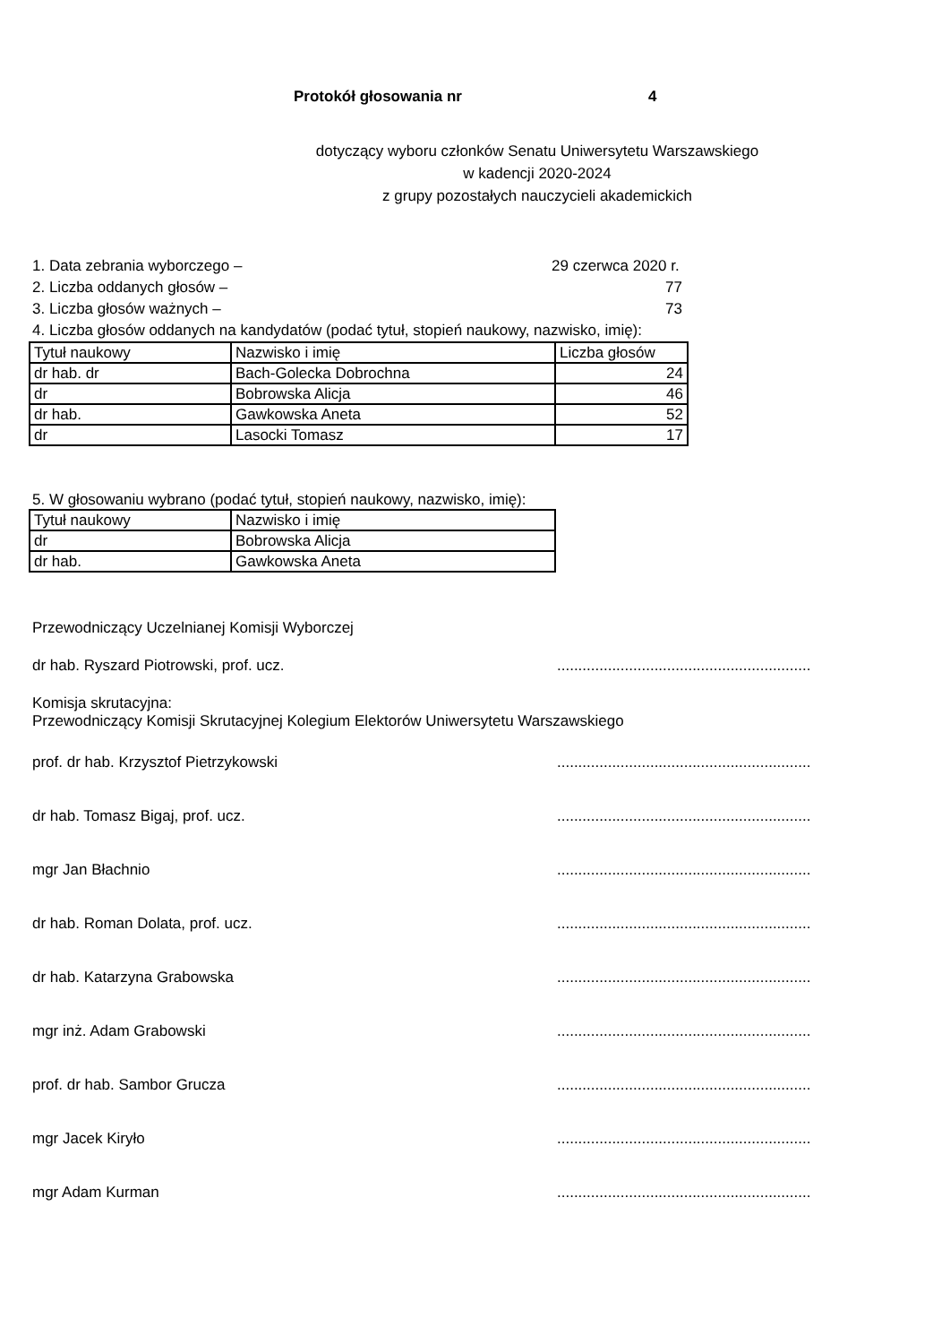Protokół głosowania nr 4
dotyczący wyboru członków Senatu Uniwersytetu Warszawskiego
w kadencji 2020-2024
z grupy pozostałych nauczycieli akademickich
1. Data zebrania wyborczego – 29 czerwca 2020 r.
2. Liczba oddanych głosów – 77
3. Liczba głosów ważnych – 73
4. Liczba głosów oddanych na kandydatów (podać tytuł, stopień naukowy, nazwisko, imię):
| Tytuł naukowy | Nazwisko i imię | Liczba głosów |
| dr hab. dr | Bach-Golecka Dobrochna | 24 |
| dr | Bobrowska Alicja | 46 |
| dr hab. | Gawkowska Aneta | 52 |
| dr | Lasocki Tomasz | 17 |
5. W głosowaniu wybrano (podać tytuł, stopień naukowy, nazwisko, imię):
| Tytuł naukowy | Nazwisko i imię |
| dr | Bobrowska Alicja |
| dr hab. | Gawkowska Aneta |
Przewodniczący Uczelnianej Komisji Wyborczej
dr hab. Ryszard Piotrowski, prof. ucz.............................................................
Komisja skrutacyjna:
Przewodniczący Komisji Skrutacyjnej Kolegium Elektorów Uniwersytetu Warszawskiego
prof. dr hab. Krzysztof Pietrzykowski............................................................
dr hab. Tomasz Bigaj, prof. ucz.............................................................
mgr Jan Błachnio............................................................
dr hab. Roman Dolata, prof. ucz.............................................................
dr hab. Katarzyna Grabowska............................................................
mgr inż. Adam Grabowski............................................................
prof. dr hab. Sambor Grucza............................................................
mgr Jacek Kiryło............................................................
mgr Adam Kurman............................................................